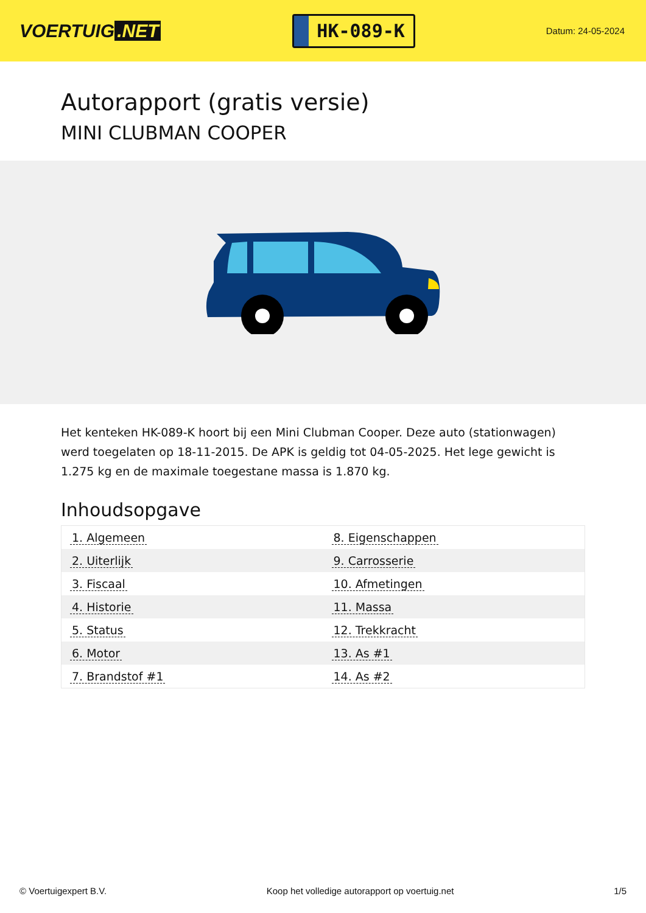VOERTUIG.NET
HK-089-K
Datum: 24-05-2024
Autorapport (gratis versie)
MINI CLUBMAN COOPER
Het kenteken HK-089-K hoort bij een Mini Clubman Cooper. Deze auto (stationwagen) werd toegelaten op 18-11-2015. De APK is geldig tot 04-05-2025. Het lege gewicht is 1.275 kg en de maximale toegestane massa is 1.870 kg.
Inhoudsopgave
| 1. Algemeen | 8. Eigenschappen |
| 2. Uiterlijk | 9. Carrosserie |
| 3. Fiscaal | 10. Afmetingen |
| 4. Historie | 11. Massa |
| 5. Status | 12. Trekkracht |
| 6. Motor | 13. As #1 |
| 7. Brandstof #1 | 14. As #2 |
© Voertuigexpert B.V. Koop het volledige autorapport op voertuig.net 1/5